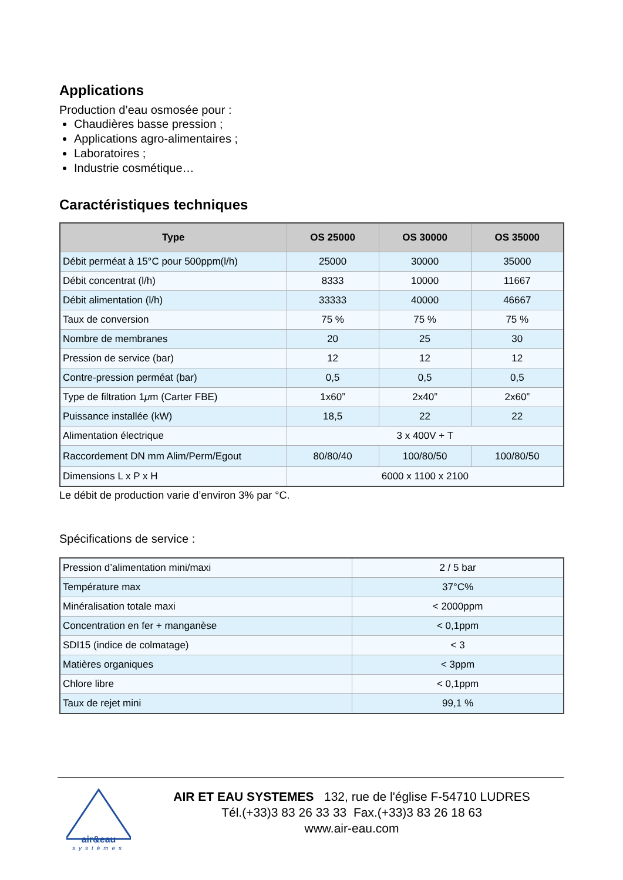Applications
Production d’eau osmosée pour :
Chaudières basse pression ;
Applications agro-alimentaires ;
Laboratoires ;
Industrie cosmétique…
Caractéristiques techniques
| Type | OS 25000 | OS 30000 | OS 35000 |
| --- | --- | --- | --- |
| Débit perméat à 15°C pour 500ppm(l/h) | 25000 | 30000 | 35000 |
| Débit concentrat (l/h) | 8333 | 10000 | 11667 |
| Débit alimentation (l/h) | 33333 | 40000 | 46667 |
| Taux de conversion | 75 % | 75 % | 75 % |
| Nombre de membranes | 20 | 25 | 30 |
| Pression de service (bar) | 12 | 12 | 12 |
| Contre-pression perméat (bar) | 0,5 | 0,5 | 0,5 |
| Type de filtration 1 μ m (Carter FBE) | 1x60” | 2x40” | 2x60” |
| Puissance installée (kW) | 18,5 | 22 | 22 |
| Alimentation électrique | 3 x 400V + T | | |
| Raccordement DN mm Alim/Perm/Egout | 80/80/40 | 100/80/50 | 100/80/50 |
| Dimensions L x P x H | 6000 x 1100 x 2100 | | |
Le débit de production varie d’environ 3% par °C.
Spécifications de service :
| Pression d’alimentation mini/maxi | 2 / 5 bar |
| Température max | 37°C% |
| Minéralisation totale maxi | < 2000ppm |
| Concentration en fer + manganèse | < 0,1ppm |
| SDI15 (indice de colmatage) | < 3 |
| Matières organiques | < 3ppm |
| Chlore libre | < 0,1ppm |
| Taux de rejet mini | 99,1 % |
air&eau
systèmes
AIR ET EAU SYSTEMES 132, rue de l'église F-54710 LUDRES
Tél.(+33)3 83 26 33 33 Fax.(+33)3 83 26 18 63
www.air-eau.com